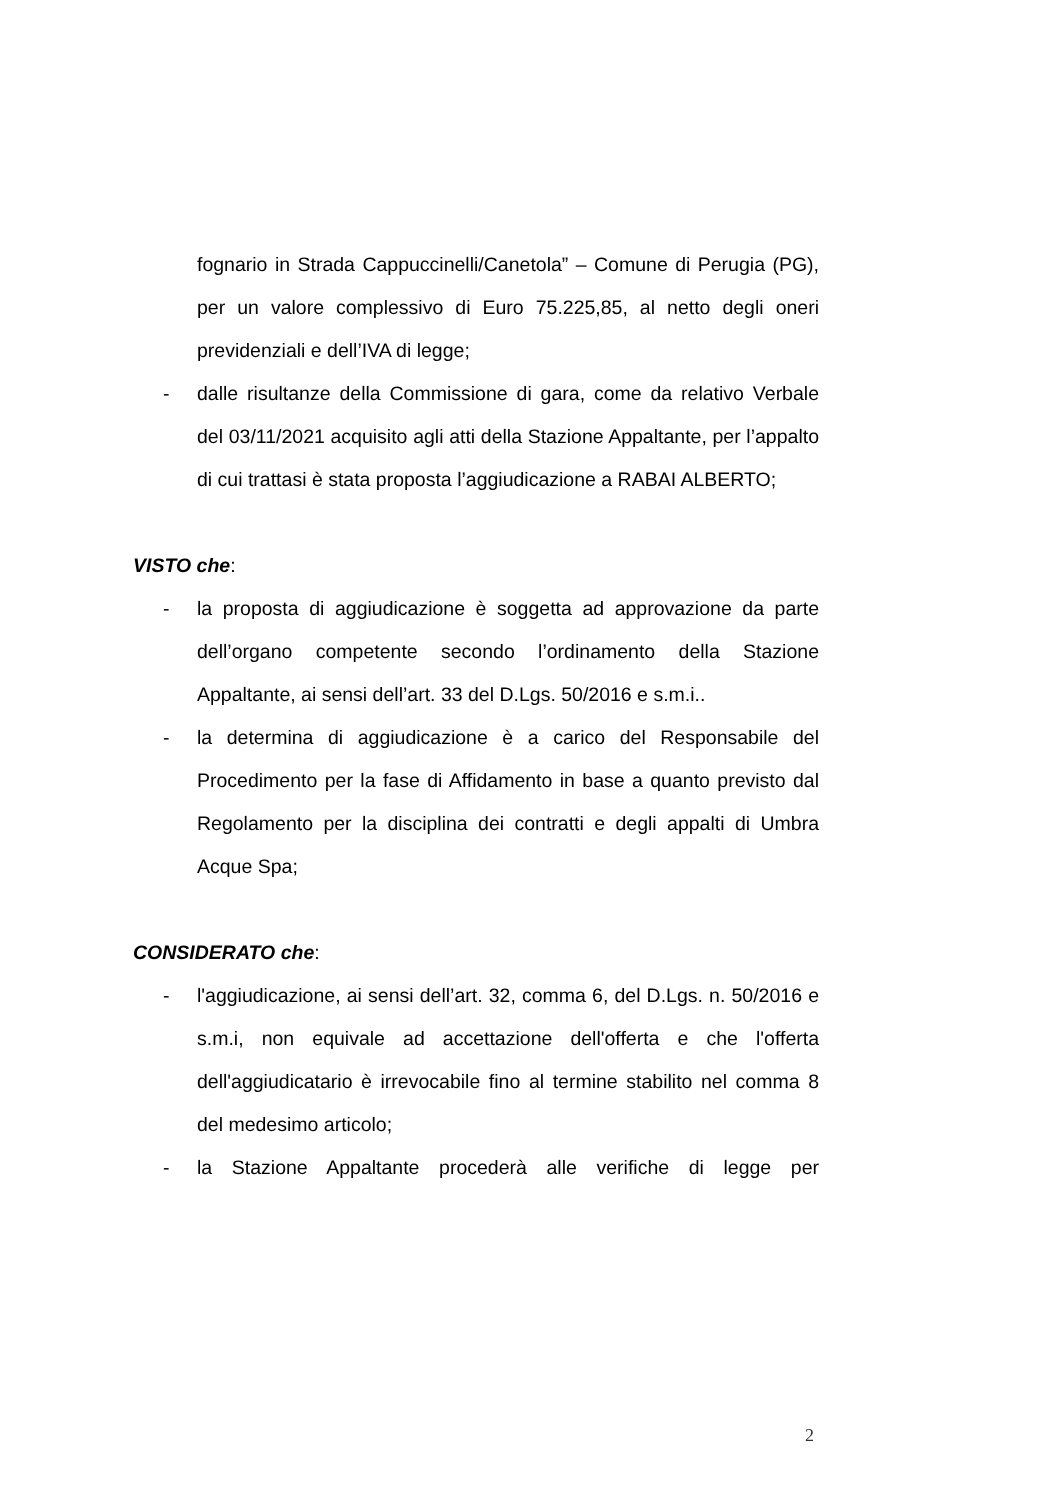fognario in Strada Cappuccinelli/Canetola” – Comune di Perugia (PG), per un valore complessivo di Euro 75.225,85, al netto degli oneri previdenziali e dell’IVA di legge;
- dalle risultanze della Commissione di gara, come da relativo Verbale del 03/11/2021 acquisito agli atti della Stazione Appaltante, per l’appalto di cui trattasi è stata proposta l’aggiudicazione a RABAI ALBERTO;
VISTO che:
- la proposta di aggiudicazione è soggetta ad approvazione da parte dell’organo competente secondo l’ordinamento della Stazione Appaltante, ai sensi dell’art. 33 del D.Lgs. 50/2016 e s.m.i..
- la determina di aggiudicazione è a carico del Responsabile del Procedimento per la fase di Affidamento in base a quanto previsto dal Regolamento per la disciplina dei contratti e degli appalti di Umbra Acque Spa;
CONSIDERATO che:
- l'aggiudicazione, ai sensi dell’art. 32, comma 6, del D.Lgs. n. 50/2016 e s.m.i, non equivale ad accettazione dell'offerta e che l'offerta dell'aggiudicatario è irrevocabile fino al termine stabilito nel comma 8 del medesimo articolo;
- la Stazione Appaltante procederà alle verifiche di legge per
2